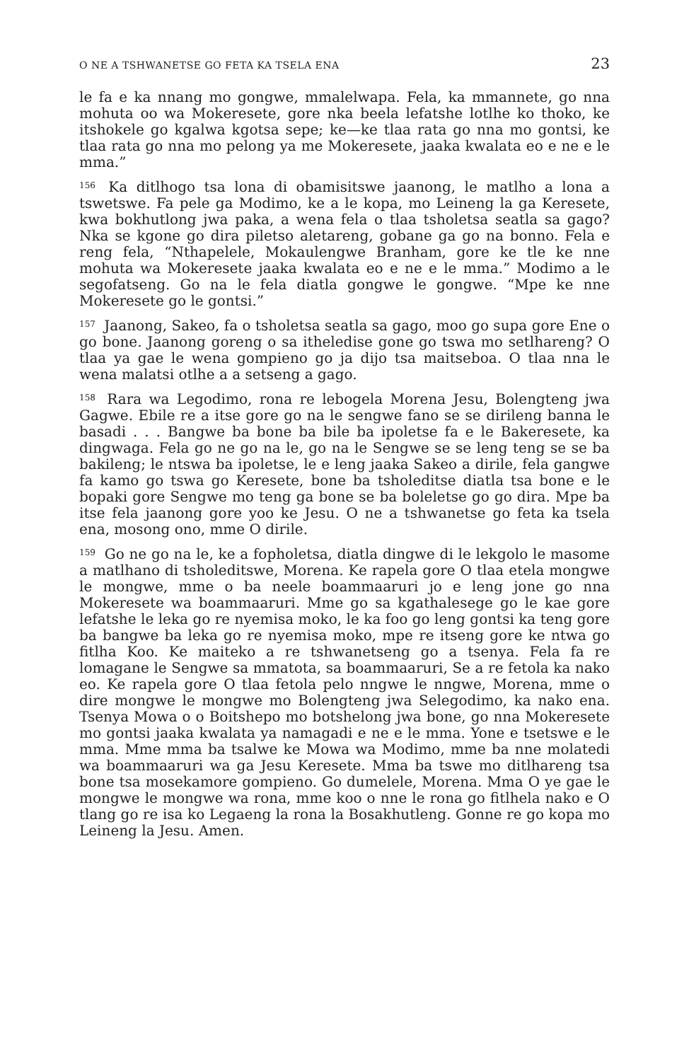O NE A TSHWANETSE GO FETA KA TSELA ENA 23
le fa e ka nnang mo gongwe, mmalelwapa. Fela, ka mmannete, go nna mohuta oo wa Mokeresete, gore nka beela lefatshe lotlhe ko thoko, ke itshokele go kgalwa kgotsa sepe; ke—ke tlaa rata go nna mo gontsi, ke tlaa rata go nna mo pelong ya me Mokeresete, jaaka kwalata eo e ne e le mma.”
<sup>156</sup> Ka ditlhogo tsa lona di obamisitswe jaanong, le matlho a lona a tswetswe. Fa pele ga Modimo, ke a le kopa, mo Leineng la ga Keresete, kwa bokhutlong jwa paka, a wena fela o tlaa tsholetsa seatla sa gago? Nka se kgone go dira piletso aletareng, gobane ga go na bonno. Fela e reng fela, “Nthapelele, Mokaulengwe Branham, gore ke tle ke nne mohuta wa Mokeresete jaaka kwalata eo e ne e le mma.” Modimo a le segofatseng. Go na le fela diatla gongwe le gongwe. “Mpe ke nne Mokeresete go le gontsi.”
<sup>157</sup> Jaanong, Sakeo, fa o tsholetsa seatla sa gago, moo go supa gore Ene o go bone. Jaanong goreng o sa itheledise gone go tswa mo setlhareng? O tlaa ya gae le wena gompieno go ja dijo tsa maitseboa. O tlaa nna le wena malatsi otlhe a a setseng a gago.
<sup>158</sup> Rara wa Legodimo, rona re lebogela Morena Jesu, Bolengteng jwa Gagwe. Ebile re a itse gore go na le sengwe fano se se dirileng banna le basadi . . . Bangwe ba bone ba bile ba ipoletse fa e le Bakeresete, ka dingwaga. Fela go ne go na le, go na le Sengwe se se leng teng se se ba bakileng; le ntswa ba ipoletse, le e leng jaaka Sakeo a dirile, fela gangwe fa kamo go tswa go Keresete, bone ba tsholeditse diatla tsa bone e le bopaki gore Sengwe mo teng ga bone se ba boleletse go go dira. Mpe ba itse fela jaanong gore yoo ke Jesu. O ne a tshwanetse go feta ka tsela ena, mosong ono, mme O dirile.
<sup>159</sup> Go ne go na le, ke a fopholetsa, diatla dingwe di le lekgolo le masome a matlhano di tsholeditswe, Morena. Ke rapela gore O tlaa etela mongwe le mongwe, mme o ba neele boammaaruri jo e leng jone go nna Mokeresete wa boammaaruri. Mme go sa kgathalesege go le kae gore lefatshe le leka go re nyemisa moko, le ka foo go leng gontsi ka teng gore ba bangwe ba leka go re nyemisa moko, mpe re itseng gore ke ntwa go fitlha Koo. Ke maiteko a re tshwanetseng go a tsenya. Fela fa re lomagane le Sengwe sa mmatota, sa boammaaruri, Se a re fetola ka nako eo. Ke rapela gore O tlaa fetola pelo nngwe le nngwe, Morena, mme o dire mongwe le mongwe mo Bolengteng jwa Selegodimo, ka nako ena. Tsenya Mowa o o Boitshepo mo botshelong jwa bone, go nna Mokeresete mo gontsi jaaka kwalata ya namagadi e ne e le mma. Yone e tsetswe e le mma. Mme mma ba tsalwe ke Mowa wa Modimo, mme ba nne molatedi wa boammaaruri wa ga Jesu Keresete. Mma ba tswe mo ditlhareng tsa bone tsa mosekamore gompieno. Go dumelele, Morena. Mma O ye gae le mongwe le mongwe wa rona, mme koo o nne le rona go fitlhela nako e O tlang go re isa ko Legaeng la rona la Bosakhutleng. Gonne re go kopa mo Leineng la Jesu. Amen.